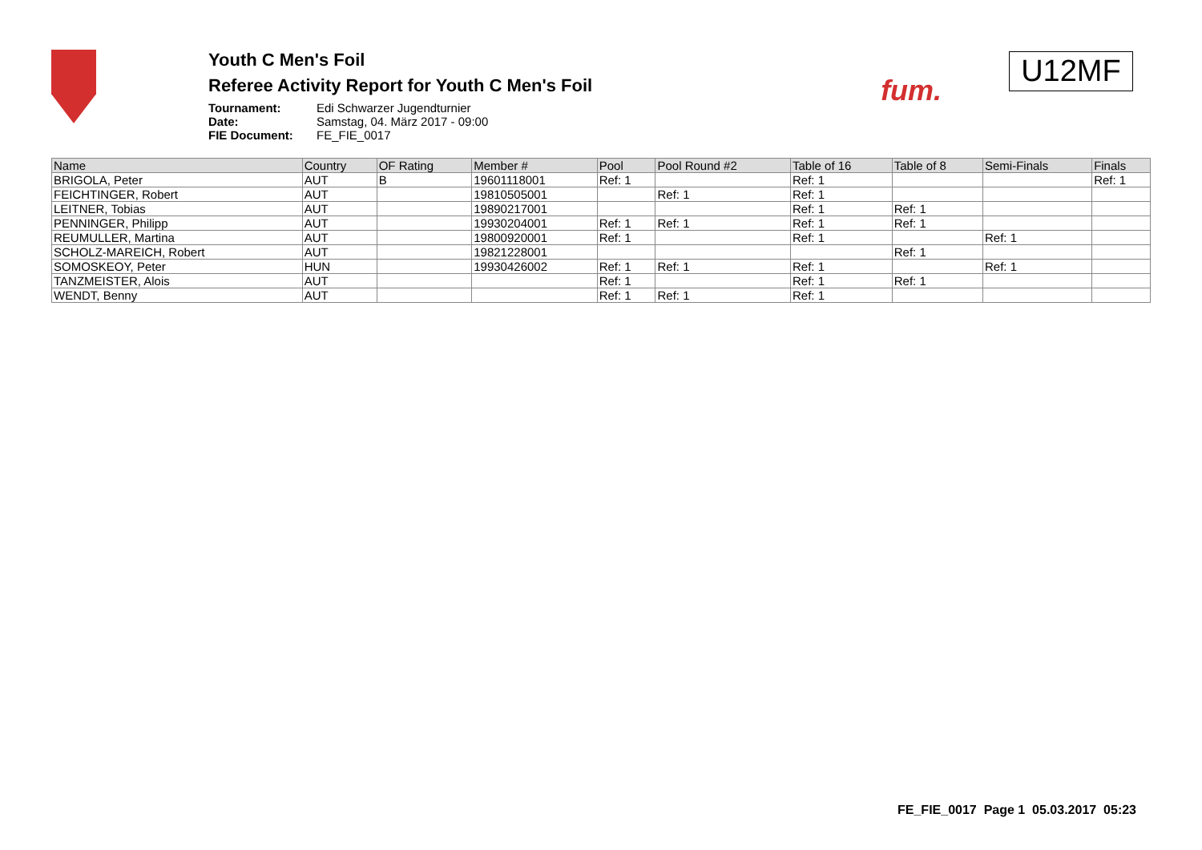Youth C Men's Foil
Referee Activity Report for Youth C Men's Foil
Tournament: Edi Schwarzer Jugendturnier Date: Samstag, 04. März 2017 - 09:00 FIE Document: FE_FIE_0017
fum.
U12MF
| Name | Country | OF Rating | Member # | Pool | Pool Round #2 | Table of 16 | Table of 8 | Semi-Finals | Finals |
| --- | --- | --- | --- | --- | --- | --- | --- | --- | --- |
| BRIGOLA, Peter | AUT | B | 19601118001 | Ref: 1 | | Ref: 1 | | | Ref: 1 |
| FEICHTINGER, Robert | AUT | | 19810505001 | | Ref: 1 | Ref: 1 | | | |
| LEITNER, Tobias | AUT | | 19890217001 | | | Ref: 1 | Ref: 1 | | |
| PENNINGER, Philipp | AUT | | 19930204001 | Ref: 1 | Ref: 1 | Ref: 1 | Ref: 1 | | |
| REUMULLER, Martina | AUT | | 19800920001 | Ref: 1 | | Ref: 1 | | Ref: 1 | |
| SCHOLZ-MAREICH, Robert | AUT | | 19821228001 | | | | Ref: 1 | | |
| SOMOSKEOY, Peter | HUN | | 19930426002 | Ref: 1 | Ref: 1 | Ref: 1 | | Ref: 1 | |
| TANZMEISTER, Alois | AUT | | | Ref: 1 | | Ref: 1 | Ref: 1 | | |
| WENDT, Benny | AUT | | | Ref: 1 | Ref: 1 | Ref: 1 | | | |
FE_FIE_0017 Page 1 05.03.2017 05:23